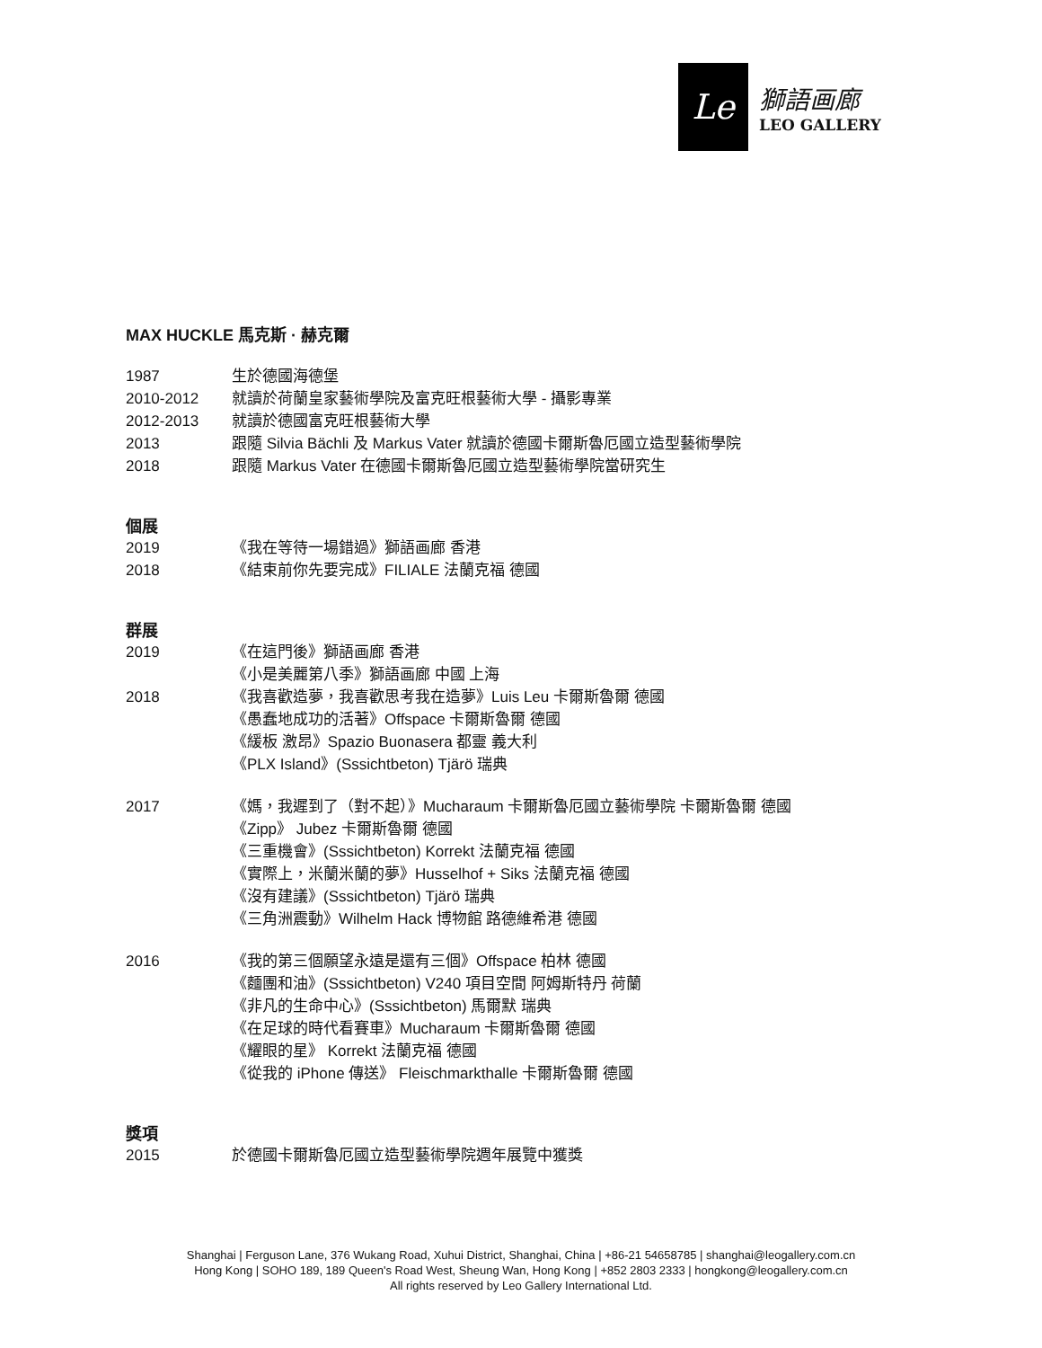Le
獅語画廊
LEO GALLERY
MAX HUCKLE 馬克斯 · 赫克爾
1987 生於德國海德堡
2010-2012 就讀於荷蘭皇家藝術學院及富克旺根藝術大學 - 攝影專業
2012-2013 就讀於德國富克旺根藝術大學
2013 跟隨 Silvia Bächli 及 Markus Vater 就讀於德國卡爾斯魯厄國立造型藝術學院
2018 跟隨 Markus Vater 在德國卡爾斯魯厄國立造型藝術學院當研究生
個展
2019 《我在等待一場錯過》獅語画廊 香港
2018 《結束前你先要完成》FILIALE 法蘭克福 德國
群展
2019 《在這門後》獅語画廊 香港
《小是美麗第八季》獅語画廊 中國 上海
2018 《我喜歡造夢，我喜歡思考我在造夢》Luis Leu 卡爾斯魯爾 德國
《愚蠢地成功的活著》Offspace 卡爾斯魯爾 德國
《緩板 激昂》Spazio Buonasera 都靈 義大利
《PLX Island》(Sssichtbeton) Tjärö 瑞典
2017 《媽，我遲到了（對不起）》Mucharaum 卡爾斯魯厄國立藝術學院 卡爾斯魯爾 德國
《Zipp》 Jubez 卡爾斯魯爾 德國
《三重機會》(Sssichtbeton) Korrekt 法蘭克福 德國
《實際上，米蘭米蘭的夢》Husselhof + Siks 法蘭克福 德國
《沒有建議》(Sssichtbeton) Tjärö 瑞典
《三角洲震動》Wilhelm Hack 博物館 路德維希港 德國
2016 《我的第三個願望永遠是還有三個》Offspace 柏林 德國
《麵團和油》(Sssichtbeton) V240 項目空間 阿姆斯特丹 荷蘭
《非凡的生命中心》(Sssichtbeton) 馬爾默 瑞典
《在足球的時代看賽車》Mucharaum 卡爾斯魯爾 德國
《耀眼的星》 Korrekt 法蘭克福 德國
《從我的 iPhone 傳送》 Fleischmarkthalle 卡爾斯魯爾 德國
獎項
2015 於德國卡爾斯魯厄國立造型藝術學院週年展覽中獲獎
Shanghai | Ferguson Lane, 376 Wukang Road, Xuhui District, Shanghai, China | +86-21 54658785 | shanghai@leogallery.com.cn
Hong Kong | SOHO 189, 189 Queen's Road West, Sheung Wan, Hong Kong | +852 2803 2333 | hongkong@leogallery.com.cn
All rights reserved by Leo Gallery International Ltd.